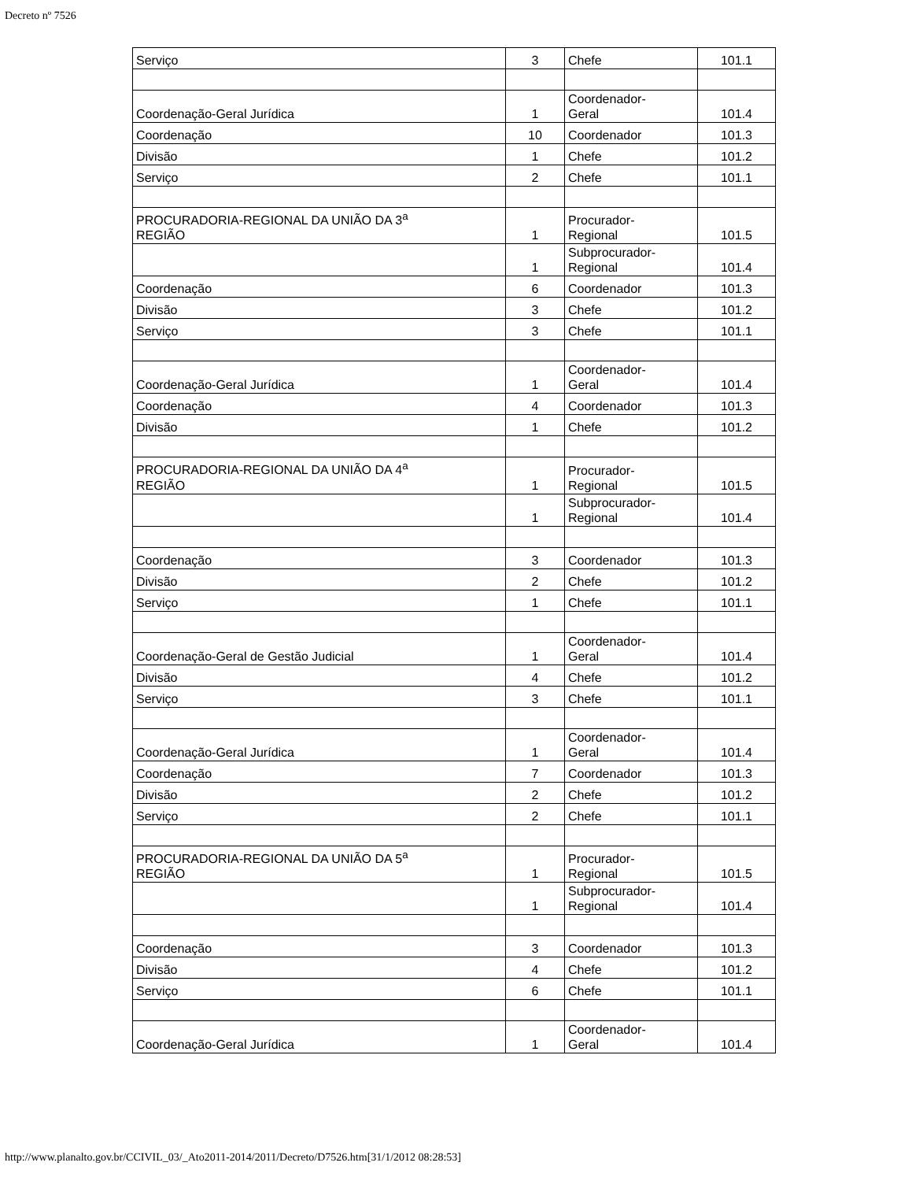Decreto nº 7526
| Serviço | 3 | Chefe | 101.1 |
| Coordenação-Geral Jurídica | 1 | Coordenador- Geral | 101.4 |
| Coordenação | 10 | Coordenador | 101.3 |
| Divisão | 1 | Chefe | 101.2 |
| Serviço | 2 | Chefe | 101.1 |
| PROCURADORIA-REGIONAL DA UNIÃO DA 3<sup>a</sup> REGIÃO | 1 | Procurador- Regional | 101.5 |
| | 1 | Subprocurador- Regional | 101.4 |
| Coordenação | 6 | Coordenador | 101.3 |
| Divisão | 3 | Chefe | 101.2 |
| Serviço | 3 | Chefe | 101.1 |
| Coordenação-Geral Jurídica | 1 | Coordenador- Geral | 101.4 |
| Coordenação | 4 | Coordenador | 101.3 |
| Divisão | 1 | Chefe | 101.2 |
| PROCURADORIA-REGIONAL DA UNIÃO DA 4<sup>a</sup> REGIÃO | 1 | Procurador- Regional | 101.5 |
| | 1 | Subprocurador- Regional | 101.4 |
| Coordenação | 3 | Coordenador | 101.3 |
| Divisão | 2 | Chefe | 101.2 |
| Serviço | 1 | Chefe | 101.1 |
| Coordenação-Geral de Gestão Judicial | 1 | Coordenador- Geral | 101.4 |
| Divisão | 4 | Chefe | 101.2 |
| Serviço | 3 | Chefe | 101.1 |
| Coordenação-Geral Jurídica | 1 | Coordenador- Geral | 101.4 |
| Coordenação | 7 | Coordenador | 101.3 |
| Divisão | 2 | Chefe | 101.2 |
| Serviço | 2 | Chefe | 101.1 |
| PROCURADORIA-REGIONAL DA UNIÃO DA 5<sup>a</sup> REGIÃO | 1 | Procurador- Regional | 101.5 |
| | 1 | Subprocurador- Regional | 101.4 |
| Coordenação | 3 | Coordenador | 101.3 |
| Divisão | 4 | Chefe | 101.2 |
| Serviço | 6 | Chefe | 101.1 |
| Coordenação-Geral Jurídica | 1 | Coordenador- Geral | 101.4 |
http://www.planalto.gov.br/CCIVIL_03/_Ato2011-2014/2011/Decreto/D7526.htm[31/1/2012 08:28:53]